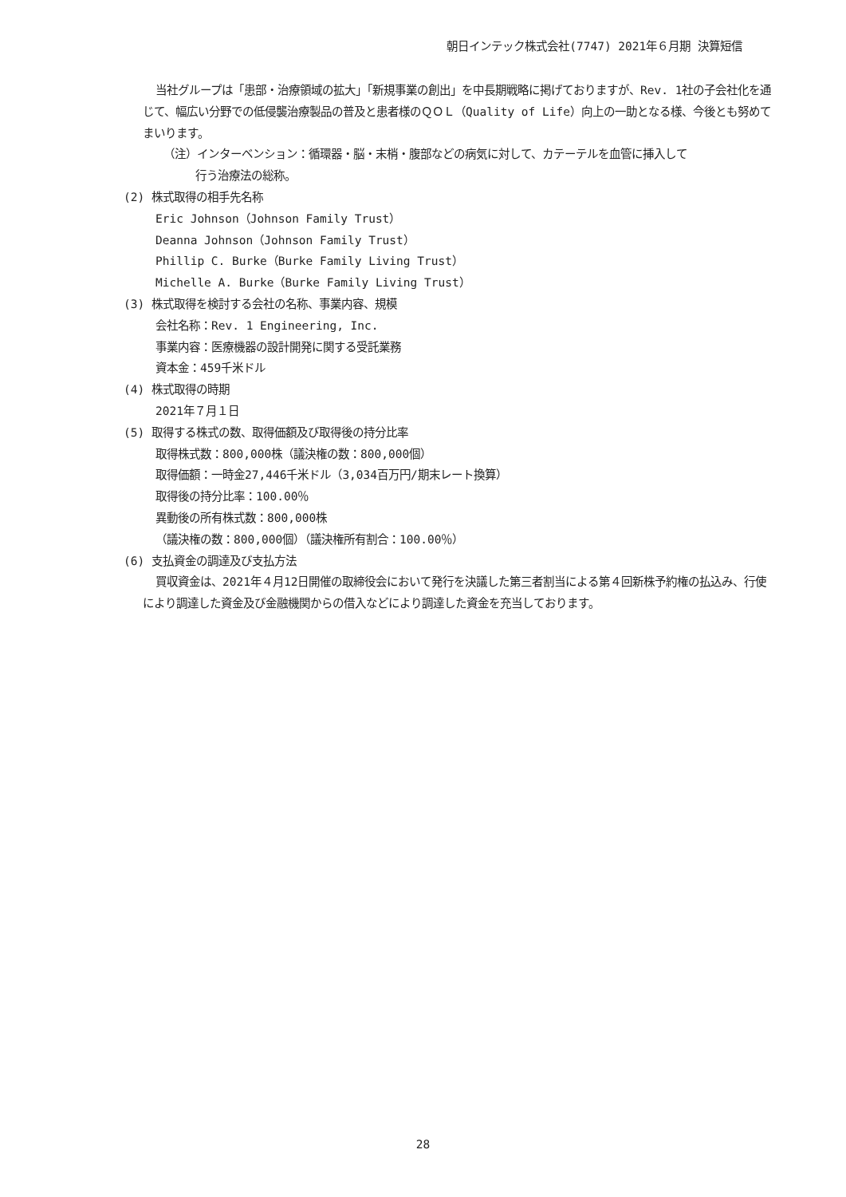朝日インテック株式会社(7747) 2021年６月期 決算短信
当社グループは「患部・治療領域の拡大」「新規事業の創出」を中長期戦略に掲げておりますが、Rev. 1社の子会社化を通じて、幅広い分野での低侵襲治療製品の普及と患者様のＱＯＬ（Quality of Life）向上の一助となる様、今後とも努めてまいります。
（注）インターベンション：循環器・脳・末梢・腹部などの病気に対して、カテーテルを血管に挿入して
行う治療法の総称。
(2) 株式取得の相手先名称
Eric Johnson（Johnson Family Trust）
Deanna Johnson（Johnson Family Trust）
Phillip C. Burke（Burke Family Living Trust）
Michelle A. Burke（Burke Family Living Trust）
(3) 株式取得を検討する会社の名称、事業内容、規模
会社名称：Rev. 1 Engineering, Inc.
事業内容：医療機器の設計開発に関する受託業務
資本金：459千米ドル
(4) 株式取得の時期
2021年７月１日
(5) 取得する株式の数、取得価額及び取得後の持分比率
取得株式数：800,000株（議決権の数：800,000個）
取得価額：一時金27,446千米ドル（3,034百万円/期末レート換算）
取得後の持分比率：100.00％
異動後の所有株式数：800,000株
（議決権の数：800,000個）（議決権所有割合：100.00％）
(6) 支払資金の調達及び支払方法
買収資金は、2021年４月12日開催の取締役会において発行を決議した第三者割当による第４回新株予約権の払込み、行使により調達した資金及び金融機関からの借入などにより調達した資金を充当しております。
28